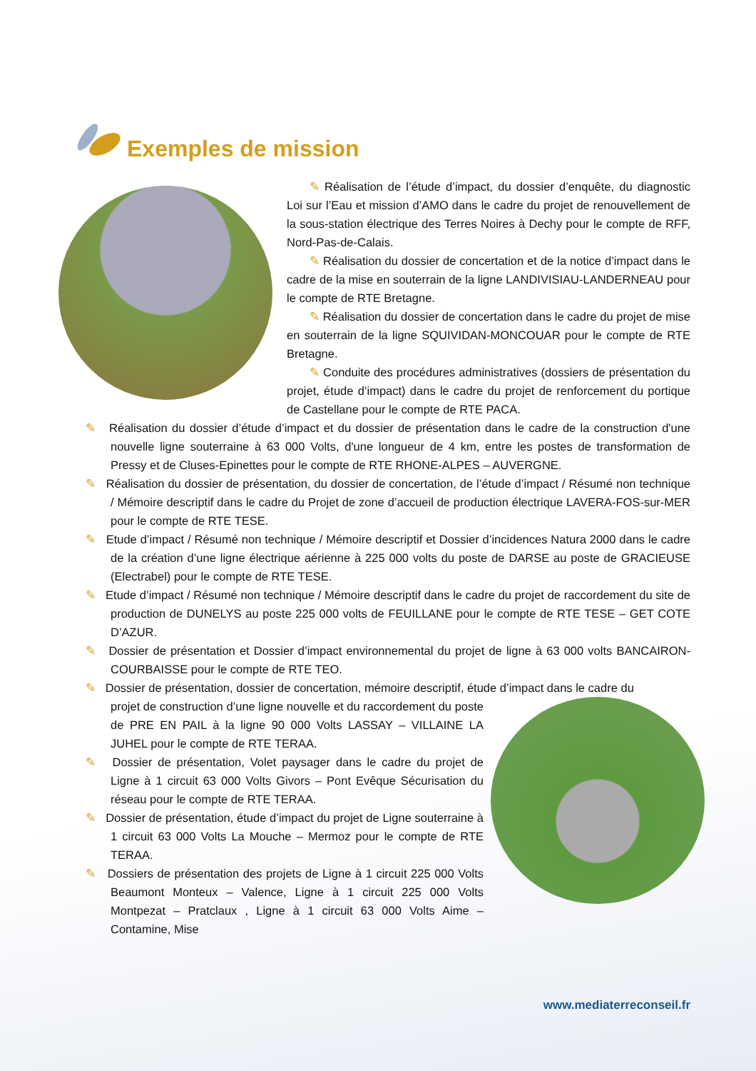Exemples de mission
✎ Réalisation de l’étude d’impact, du dossier d’enquête, du diagnostic Loi sur l’Eau et mission d’AMO dans le cadre du projet de renouvellement de la sous-station électrique des Terres Noires à Dechy pour le compte de RFF, Nord-Pas-de-Calais.
✎ Réalisation du dossier de concertation et de la notice d’impact dans le cadre de la mise en souterrain de la ligne LANDIVISIAU-LANDERNEAU pour le compte de RTE Bretagne.
✎ Réalisation du dossier de concertation dans le cadre du projet de mise en souterrain de la ligne SQUIVIDAN-MONCOUAR pour le compte de RTE Bretagne.
✎ Conduite des procédures administratives (dossiers de présentation du projet, étude d’impact) dans le cadre du projet de renforcement du portique de Castellane pour le compte de RTE PACA.
✎ Réalisation du dossier d’étude d’impact et du dossier de présentation dans le cadre de la construction d'une nouvelle ligne souterraine à 63 000 Volts, d'une longueur de 4 km, entre les postes de transformation de Pressy et de Cluses-Epinettes pour le compte de RTE RHONE-ALPES – AUVERGNE.
✎ Réalisation du dossier de présentation, du dossier de concertation, de l’étude d’impact / Résumé non technique / Mémoire descriptif dans le cadre du Projet de zone d’accueil de production électrique LAVERA-FOS-sur-MER pour le compte de RTE TESE.
✎ Etude d’impact / Résumé non technique / Mémoire descriptif et Dossier d’incidences Natura 2000 dans le cadre de la création d’une ligne électrique aérienne à 225 000 volts du poste de DARSE au poste de GRACIEUSE (Electrabel) pour le compte de RTE TESE.
✎ Etude d’impact / Résumé non technique / Mémoire descriptif dans le cadre du projet de raccordement du site de production de DUNELYS au poste 225 000 volts de FEUILLANE pour le compte de RTE TESE – GET COTE D’AZUR.
✎ Dossier de présentation et Dossier d’impact environnemental du projet de ligne à 63 000 volts BANCAIRON-COURBAISSE pour le compte de RTE TEO.
✎ Dossier de présentation, dossier de concertation, mémoire descriptif, étude d’impact dans le cadre du
projet de construction d’une ligne nouvelle et du raccordement du poste de PRE EN PAIL à la ligne 90 000 Volts LASSAY – VILLAINE LA JUHEL pour le compte de RTE TERAA.
✎ Dossier de présentation, Volet paysager dans le cadre du projet de Ligne à 1 circuit 63 000 Volts Givors – Pont Evêque Sécurisation du réseau pour le compte de RTE TERAA.
✎ Dossier de présentation, étude d’impact du projet de Ligne souterraine à 1 circuit 63 000 Volts La Mouche – Mermoz pour le compte de RTE TERAA.
✎ Dossiers de présentation des projets de Ligne à 1 circuit 225 000 Volts Beaumont Monteux – Valence, Ligne à 1 circuit 225 000 Volts Montpezat – Pratclaux , Ligne à 1 circuit 63 000 Volts Aime – Contamine, Mise
www.mediaterreconseil.fr